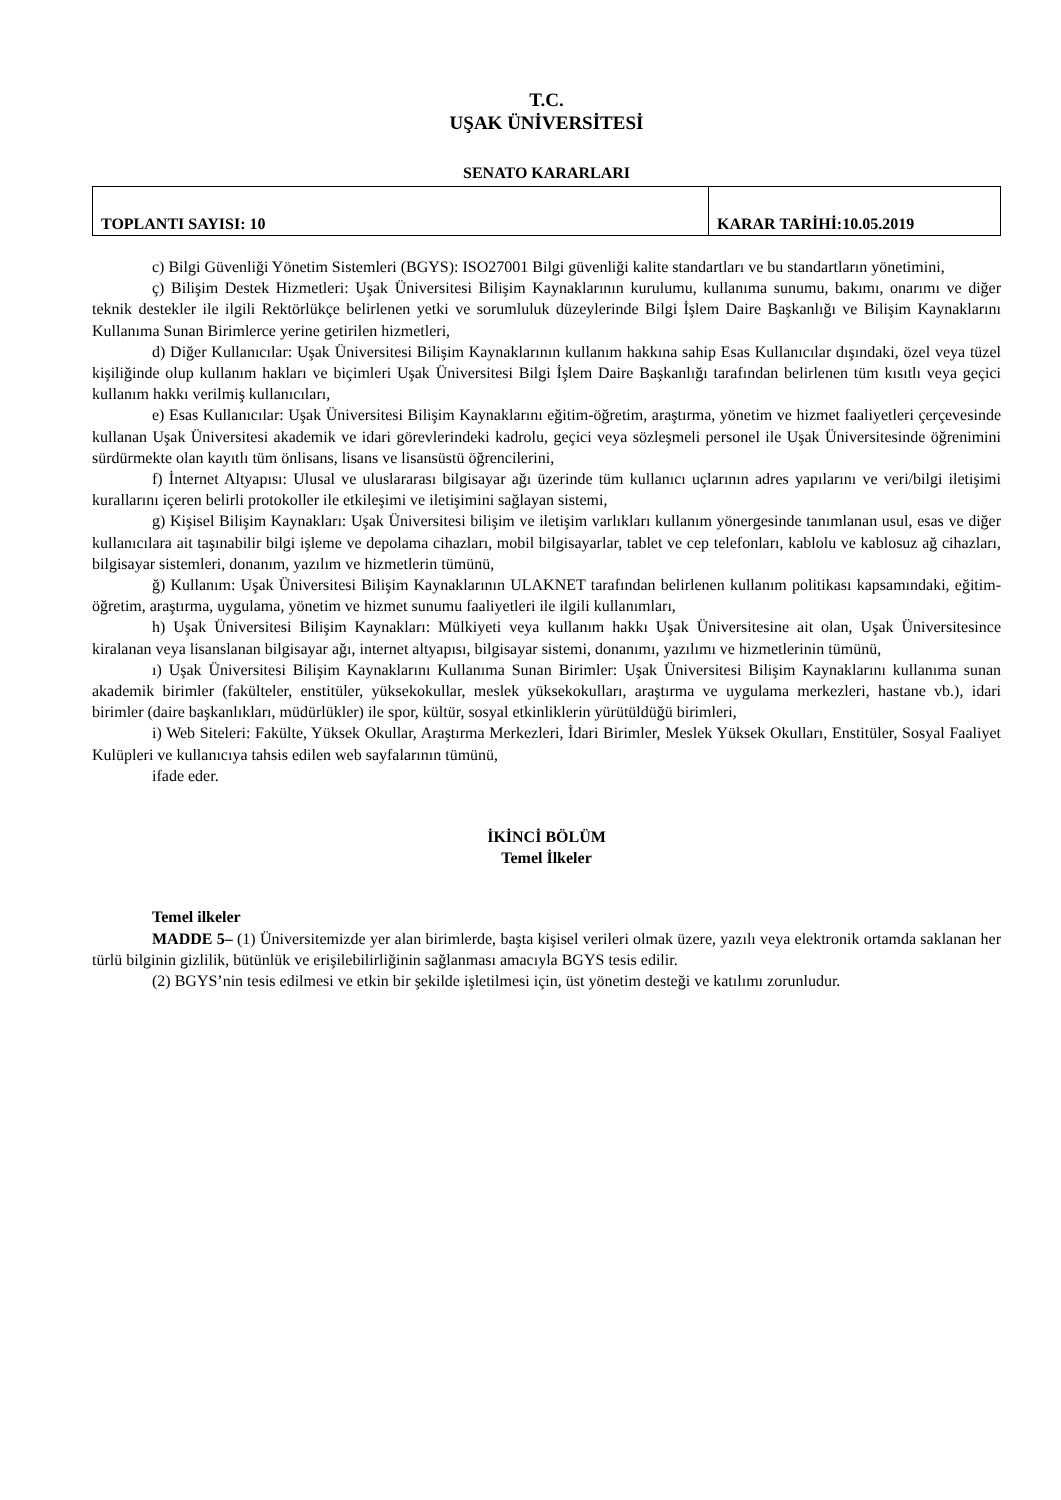T.C.
UŞAK ÜNİVERSİTESİ
SENATO KARARLARI
| TOPLANTI SAYISI: 10 | KARAR TARİHİ:10.05.2019 |
c) Bilgi Güvenliği Yönetim Sistemleri (BGYS): ISO27001 Bilgi güvenliği kalite standartları ve bu standartların yönetimini,
ç) Bilişim Destek Hizmetleri: Uşak Üniversitesi Bilişim Kaynaklarının kurulumu, kullanıma sunumu, bakımı, onarımı ve diğer teknik destekler ile ilgili Rektörlükçe belirlenen yetki ve sorumluluk düzeylerinde Bilgi İşlem Daire Başkanlığı ve Bilişim Kaynaklarını Kullanıma Sunan Birimlerce yerine getirilen hizmetleri,
d) Diğer Kullanıcılar: Uşak Üniversitesi Bilişim Kaynaklarının kullanım hakkına sahip Esas Kullanıcılar dışındaki, özel veya tüzel kişiliğinde olup kullanım hakları ve biçimleri Uşak Üniversitesi Bilgi İşlem Daire Başkanlığı tarafından belirlenen tüm kısıtlı veya geçici kullanım hakkı verilmiş kullanıcıları,
e) Esas Kullanıcılar: Uşak Üniversitesi Bilişim Kaynaklarını eğitim-öğretim, araştırma, yönetim ve hizmet faaliyetleri çerçevesinde kullanan Uşak Üniversitesi akademik ve idari görevlerindeki kadrolu, geçici veya sözleşmeli personel ile Uşak Üniversitesinde öğrenimini sürdürmekte olan kayıtlı tüm önlisans, lisans ve lisansüstü öğrencilerini,
f) İnternet Altyapısı: Ulusal ve uluslararası bilgisayar ağı üzerinde tüm kullanıcı uçlarının adres yapılarını ve veri/bilgi iletişimi kurallarını içeren belirli protokoller ile etkileşimi ve iletişimini sağlayan sistemi,
g) Kişisel Bilişim Kaynakları: Uşak Üniversitesi bilişim ve iletişim varlıkları kullanım yönergesinde tanımlanan usul, esas ve diğer kullanıcılara ait taşınabilir bilgi işleme ve depolama cihazları, mobil bilgisayarlar, tablet ve cep telefonları, kablolu ve kablosuz ağ cihazları, bilgisayar sistemleri, donanım, yazılım ve hizmetlerin tümünü,
ğ) Kullanım: Uşak Üniversitesi Bilişim Kaynaklarının ULAKNET tarafından belirlenen kullanım politikası kapsamındaki, eğitim-öğretim, araştırma, uygulama, yönetim ve hizmet sunumu faaliyetleri ile ilgili kullanımları,
h) Uşak Üniversitesi Bilişim Kaynakları: Mülkiyeti veya kullanım hakkı Uşak Üniversitesine ait olan, Uşak Üniversitesince kiralanan veya lisanslanan bilgisayar ağı, internet altyapısı, bilgisayar sistemi, donanımı, yazılımı ve hizmetlerinin tümünü,
ı) Uşak Üniversitesi Bilişim Kaynaklarını Kullanıma Sunan Birimler: Uşak Üniversitesi Bilişim Kaynaklarını kullanıma sunan akademik birimler (fakülteler, enstitüler, yüksekokullar, meslek yüksekokulları, araştırma ve uygulama merkezleri, hastane vb.), idari birimler (daire başkanlıkları, müdürlükler) ile spor, kültür, sosyal etkinliklerin yürütüldüğü birimleri,
i) Web Siteleri: Fakülte, Yüksek Okullar, Araştırma Merkezleri, İdari Birimler, Meslek Yüksek Okulları, Enstitüler, Sosyal Faaliyet Kulüpleri ve kullanıcıya tahsis edilen web sayfalarının tümünü,
ifade eder.
İKİNCİ BÖLÜM
Temel İlkeler
Temel ilkeler
MADDE 5– (1) Üniversitemizde yer alan birimlerde, başta kişisel verileri olmak üzere, yazılı veya elektronik ortamda saklanan her türlü bilginin gizlilik, bütünlük ve erişilebilirliğinin sağlanması amacıyla BGYS tesis edilir.
(2) BGYS’nin tesis edilmesi ve etkin bir şekilde işletilmesi için, üst yönetim desteği ve katılımı zorunludur.